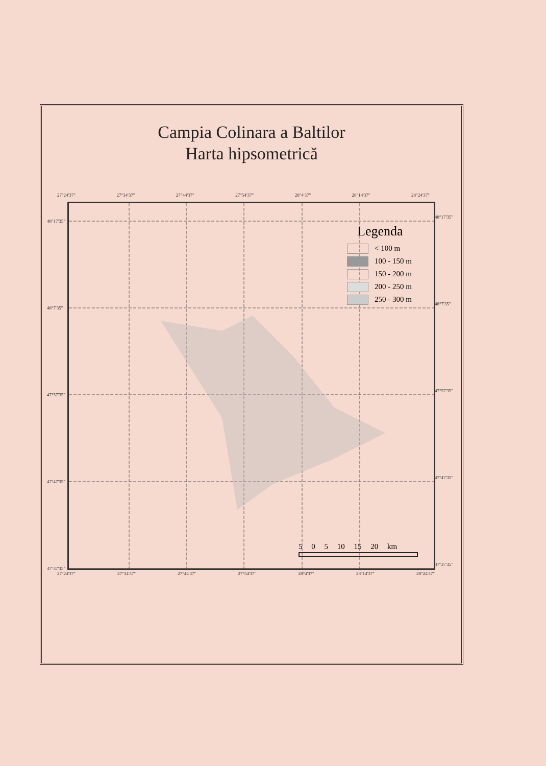Campia Colinara a Baltilor
Harta hipsometrică
27°24'37" 27°34'37" 27°44'37" 27°54'37" 28°4'37" 28°14'37" 28°24'37"
48°17'35"
48°7'35"
47°57'35"
47°47'35"
47°37'35"
48°17'35"
48°7'35"
47°57'35"
47°47'35"
47°37'35"
Legenda
< 100 m
100 - 150 m
150 - 200 m
200 - 250 m
250 - 300 m
5 0 5 10 15 20 km
27°24'37" 27°34'37" 27°44'37" 27°54'37" 28°4'37" 28°14'37" 28°24'37"